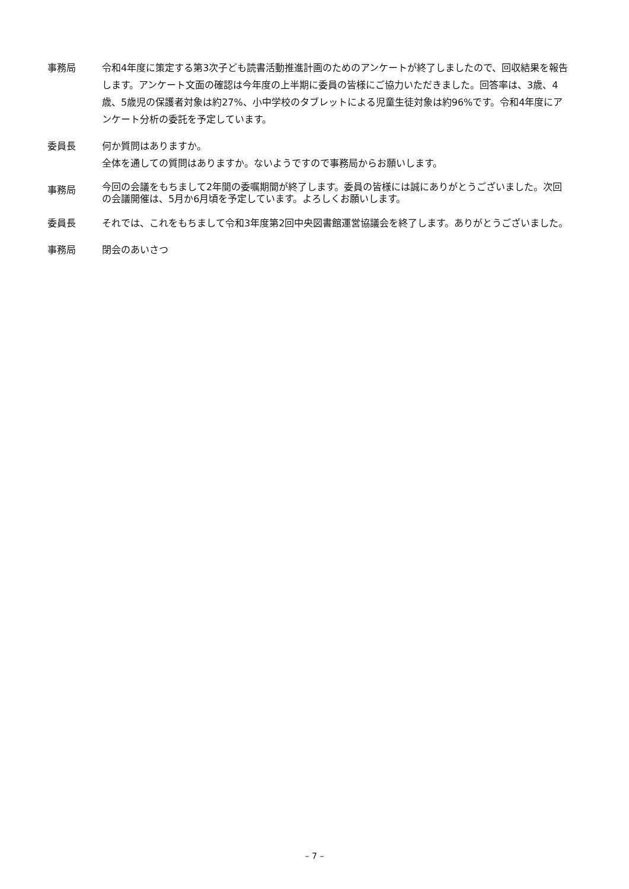事務局 令和4年度に策定する第3次子ども読書活動推進計画のためのアンケートが終了しましたので、回収結果を報告します。アンケート文面の確認は今年度の上半期に委員の皆様にご協力いただきました。回答率は、3歳、4歳、5歳児の保護者対象は約27%、小中学校のタブレットによる児童生徒対象は約96%です。令和4年度にアンケート分析の委託を予定しています。
委員長 何か質問はありますか。
全体を通しての質問はありますか。ないようですので事務局からお願いします。
事務局
今回の会議をもちまして2年間の委嘱期間が終了します。委員の皆様には誠にありがとうございました。次回の会議開催は、5月か6月頃を予定しています。よろしくお願いします。
委員長 それでは、これをもちまして令和3年度第2回中央図書館運営協議会を終了します。ありがとうございました。
事務局 閉会のあいさつ
– 7 –